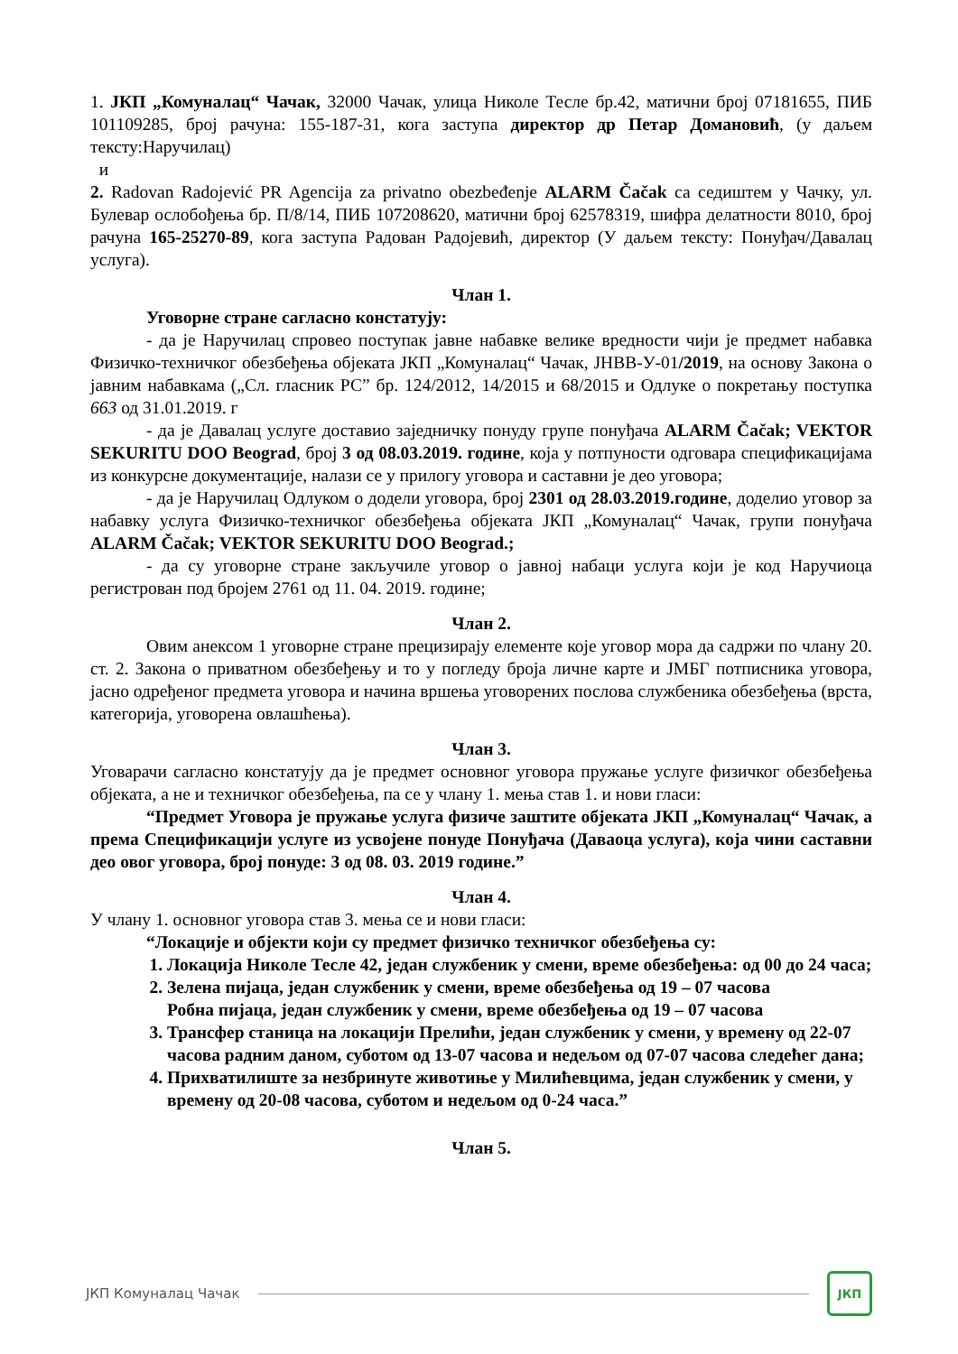1. ЈКП „Комуналац“ Чачак, 32000 Чачак, улица Николе Тесле бр.42, матични број 07181655, ПИБ 101109285, број рачуна: 155-187-31, кога заступа директор др Петар Домановић, (у даљем тексту:Наручилац)
и
2. Radovan Radojević PR Agencija za privatno obezbeđenje ALARM Čačak са седиштем у Чачку, ул. Булевар ослобођења бр. П/8/14, ПИБ 107208620, матични број 62578319, шифра делатности 8010, број рачуна 165-25270-89, кога заступа Радован Радојевић, директор (У даљем тексту: Понуђач/Давалац услуга).
Члан 1.
Уговорне стране сагласно констатују:
- да је Наручилац спровео поступак јавне набавке велике вредности чији је предмет набавка Физичко-техничког обезбеђења објеката ЈКП „Комуналац“ Чачак, ЈНВВ-У-01/2019, на основу Закона о јавним набавкама („Сл. гласник РС” бр. 124/2012, 14/2015 и 68/2015 и Одлуке о покретању поступка 663 од 31.01.2019. г
- да је Давалац услуге доставио заједничку понуду групе понуђача ALARM Čačak; VEKTOR SEKURITU DOO Beograd, број 3 од 08.03.2019. године, која у потпуности одговара спецификацијама из конкурсне документације, налази се у прилогу уговора и саставни је део уговора;
- да је Наручилац Одлуком о додели уговора, број 2301 од 28.03.2019.године, доделио уговор за набавку услуга Физичко-техничког обезбеђења објеката ЈКП „Комуналац“ Чачак, групи понуђача ALARM Čačak; VEKTOR SEKURITU DOO Beograd.;
- да су уговорне стране закључиле уговор о јавној набаци услуга који је код Наручиоца регистрован под бројем 2761 од 11. 04. 2019. године;
Члан 2.
Овим анексом 1 уговорне стране прецизирају елементе које уговор мора да садржи по члану 20. ст. 2. Закона о приватном обезбеђењу и то у погледу броја личне карте и ЈМБГ потписника уговора, јасно одређеног предмета уговора и начина вршења уговорених послова службеника обезбеђења (врста, категорија, уговорена овлашћења).
Члан 3.
Уговарачи сагласно констатују да је предмет основног уговора пружање услуге физичког обезбеђења објеката, а не и техничког обезбеђења, па се у члану 1. мења став 1. и нови гласи:
“Предмет Уговора је пружање услуга физиче заштите објеката ЈКП „Комуналац“ Чачак, а према Спецификацији услуге из усвојене понуде Понуђача (Даваоца услуга), која чини саставни део овог уговора, број понуде: 3 од 08. 03. 2019 године.”
Члан 4.
У члану 1. основног уговора став 3. мења се и нови гласи:
“Локације и објекти који су предмет физичко техничког обезбеђења су:
1. Локација Николе Тесле 42, један службеник у смени, време обезбеђења: од 00 до 24 часа;
2. Зелена пијаца, један службеник у смени, време обезбеђења од 19 – 07 часова
Робна пијаца, један службеник у смени, време обезбеђења од 19 – 07 часова
3. Трансфер станица на локацији Прелићи, један службеник у смени, у времену од 22-07 часова радним даном, суботом од 13-07 часова и недељом од 07-07 часова следећег дана;
4. Прихватилиште за незбринуте животиње у Милићевцима, један службеник у смени, у времену од 20-08 часова, суботом и недељом од 0-24 часа.”
Члан 5.
ЈКП Комуналац Чачак
ЈКП